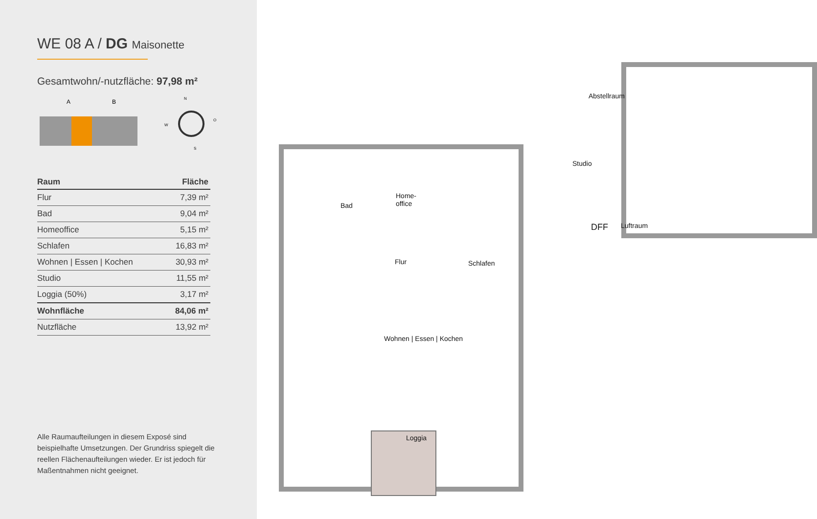WE 08 A / DG Maisonette
Gesamtwohn/-nutzfläche: 97,98 m²
A
B
N
W
O
S
| Raum | Fläche |
| --- | --- |
| Flur | 7,39 m² |
| Bad | 9,04 m² |
| Homeoffice | 5,15 m² |
| Schlafen | 16,83 m² |
| Wohnen / Essen / Kochen | 30,93 m² |
| Studio | 11,55 m² |
| Loggia (50%) | 3,17 m² |
| Wohnfläche | 84,06 m² |
| Nutzfläche | 13,92 m² |
Alle Raumaufteilungen in diesem Exposé sind beispielhafte Umsetzungen. Der Grundriss spiegelt die reellen Flächenaufteilungen wieder. Er ist jedoch für Maßentnahmen nicht geeignet.
Abstellraum
Studio
DFF Luftraum
Bad
Home-
office
Schlafen
Flur
Wohnen | Essen | Kochen
Loggia